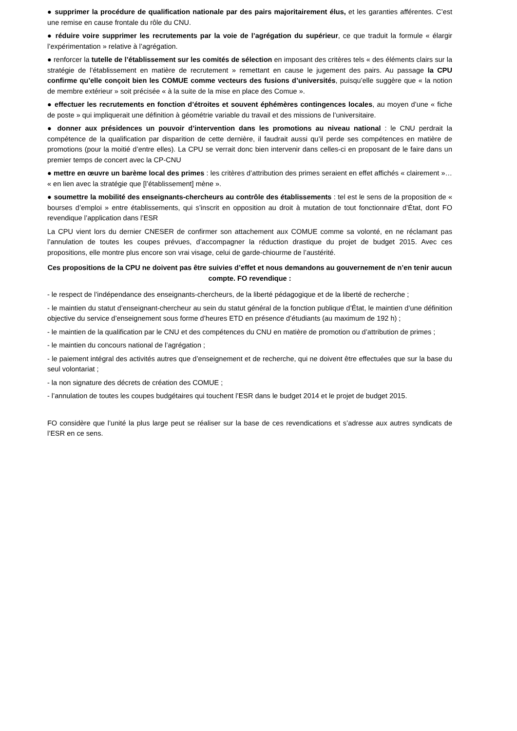● supprimer la procédure de qualification nationale par des pairs majoritairement élus, et les garanties afférentes. C’est une remise en cause frontale du rôle du CNU.
● réduire voire supprimer les recrutements par la voie de l’agrégation du supérieur, ce que traduit la formule « élargir l’expérimentation » relative à l’agrégation.
● renforcer la tutelle de l’établissement sur les comités de sélection en imposant des critères tels « des éléments clairs sur la stratégie de l’établissement en matière de recrutement » remettant en cause le jugement des pairs. Au passage la CPU confirme qu’elle conçoit bien les COMUE comme vecteurs des fusions d’universités, puisqu’elle suggère que « la notion de membre extérieur » soit précisée « à la suite de la mise en place des Comue ».
● effectuer les recrutements en fonction d’étroites et souvent éphémères contingences locales, au moyen d’une « fiche de poste » qui impliquerait une définition à géométrie variable du travail et des missions de l’universitaire.
● donner aux présidences un pouvoir d’intervention dans les promotions au niveau national : le CNU perdrait la compétence de la qualification par disparition de cette dernière, il faudrait aussi qu’il perde ses compétences en matière de promotions (pour la moitié d’entre elles). La CPU se verrait donc bien intervenir dans celles-ci en proposant de le faire dans un premier temps de concert avec la CP-CNU
● mettre en œuvre un barème local des primes : les critères d’attribution des primes seraient en effet affichés « clairement »… « en lien avec la stratégie que [l’établissement] mène ».
● soumettre la mobilité des enseignants-chercheurs au contrôle des établissements : tel est le sens de la proposition de « bourses d’emploi » entre établissements, qui s’inscrit en opposition au droit à mutation de tout fonctionnaire d’État, dont FO revendique l’application dans l’ESR
La CPU vient lors du dernier CNESER de confirmer son attachement aux COMUE comme sa volonté, en ne réclamant pas l’annulation de toutes les coupes prévues, d’accompagner la réduction drastique du projet de budget 2015. Avec ces propositions, elle montre plus encore son vrai visage, celui de garde-chiourme de l’austérité.
Ces propositions de la CPU ne doivent pas être suivies d’effet et nous demandons au gouvernement de n’en tenir aucun compte. FO revendique :
- le respect de l’indépendance des enseignants-chercheurs, de la liberté pédagogique et de la liberté de recherche ;
- le maintien du statut d’enseignant-chercheur au sein du statut général de la fonction publique d’État, le maintien d’une définition objective du service d’enseignement sous forme d’heures ETD en présence d’étudiants (au maximum de 192 h) ;
- le maintien de la qualification par le CNU et des compétences du CNU en matière de promotion ou d’attribution de primes ;
- le maintien du concours national de l’agrégation ;
- le paiement intégral des activités autres que d’enseignement et de recherche, qui ne doivent être effectuées que sur la base du seul volontariat ;
- la non signature des décrets de création des COMUE ;
- l’annulation de toutes les coupes budgétaires qui touchent l’ESR dans le budget 2014 et le projet de budget 2015.
FO considère que l’unité la plus large peut se réaliser sur la base de ces revendications et s’adresse aux autres syndicats de l’ESR en ce sens.